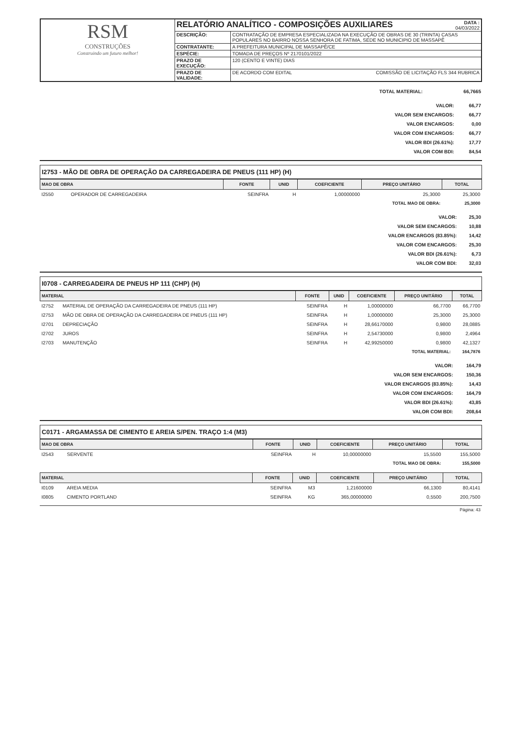| RSM CONSTRUÇÕES Construindo um futuro melhor! | RELATÓRIO ANALÍTICO - COMPOSIÇÕES AUXILIARES DATA : 04/03/2022 | |
| | DESCRIÇÃO: | CONTRATAÇÃO DE EMPRESA ESPECIALIZADA NA EXECUÇÃO DE OBRAS DE 30 (TRINTA) CASAS POPULARES NO BAIRRO NOSSA SENHORA DE FATIMA, SEDE NO MUNICIPIO DE MASSAPÊ |
| | CONTRATANTE: | A PREFEITURA MUNICIPAL DE MASSAPÊ/CE |
| | ESPÉCIE: | TOMADA DE PREÇOS Nº 2170101/2022 |
| | PRAZO DE EXECUÇÃO: | 120 (CENTO E VINTE) DIAS |
| | PRAZO DE VALIDADE: | DE ACORDO COM EDITAL COMISSÃO DE LICITAÇÃO FLS 344 RUBRICA |
| TOTAL MATERIAL: | 66,7665 |
| VALOR: | 66,77 |
| VALOR SEM ENCARGOS: | 66,77 |
| VALOR ENCARGOS: | 0,00 |
| VALOR COM ENCARGOS: | 66,77 |
| VALOR BDI (26.61%): | 17,77 |
| VALOR COM BDI: | 84,54 |
I2753 - MÃO DE OBRA DE OPERAÇÃO DA CARREGADEIRA DE PNEUS (111 HP) (H)
| MAO DE OBRA | | FONTE | UNID | COEFICIENTE | PREÇO UNITÁRIO | TOTAL |
| --- | --- | --- | --- | --- | --- | --- |
| I2550 | OPERADOR DE CARREGADEIRA | SEINFRA | H | 1,00000000 | 25,3000 | 25,3000 |
| TOTAL MAO DE OBRA: | | | | | | 25,3000 |
| VALOR: | 25,30 |
| VALOR SEM ENCARGOS: | 10,88 |
| VALOR ENCARGOS (83.85%): | 14,42 |
| VALOR COM ENCARGOS: | 25,30 |
| VALOR BDI (26.61%): | 6,73 |
| VALOR COM BDI: | 32,03 |
I0708 - CARREGADEIRA DE PNEUS HP 111 (CHP) (H)
| MATERIAL | | FONTE | UNID | COEFICIENTE | PREÇO UNITÁRIO | TOTAL |
| --- | --- | --- | --- | --- | --- | --- |
| I2752 | MATERIAL DE OPERAÇÃO DA CARREGADEIRA DE PNEUS (111 HP) | SEINFRA | H | 1,00000000 | 66,7700 | 66,7700 |
| I2753 | MÃO DE OBRA DE OPERAÇÃO DA CARREGADEIRA DE PNEUS (111 HP) | SEINFRA | H | 1,00000000 | 25,3000 | 25,3000 |
| I2701 | DEPRECIAÇÃO | SEINFRA | H | 28,66170000 | 0,9800 | 28,0885 |
| I2702 | JUROS | SEINFRA | H | 2,54730000 | 0,9800 | 2,4964 |
| I2703 | MANUTENÇÃO | SEINFRA | H | 42,99250000 | 0,9800 | 42,1327 |
| TOTAL MATERIAL: | | | | | | 164,7876 |
| VALOR: | 164,79 |
| VALOR SEM ENCARGOS: | 150,36 |
| VALOR ENCARGOS (83.85%): | 14,43 |
| VALOR COM ENCARGOS: | 164,79 |
| VALOR BDI (26.61%): | 43,85 |
| VALOR COM BDI: | 208,64 |
C0171 - ARGAMASSA DE CIMENTO E AREIA S/PEN. TRAÇO 1:4 (M3)
| MAO DE OBRA | | FONTE | UNID | COEFICIENTE | PREÇO UNITÁRIO | TOTAL |
| --- | --- | --- | --- | --- | --- | --- |
| I2543 | SERVENTE | SEINFRA | H | 10,00000000 | 15,5500 | 155,5000 |
| TOTAL MAO DE OBRA: | | | | | | 155,5000 |
| MATERIAL | | FONTE | UNID | COEFICIENTE | PREÇO UNITÁRIO | TOTAL |
| --- | --- | --- | --- | --- | --- | --- |
| I0109 | AREIA MEDIA | SEINFRA | M3 | 1,21600000 | 66,1300 | 80,4141 |
| I0805 | CIMENTO PORTLAND | SEINFRA | KG | 365,00000000 | 0,5500 | 200,7500 |
Página: 43